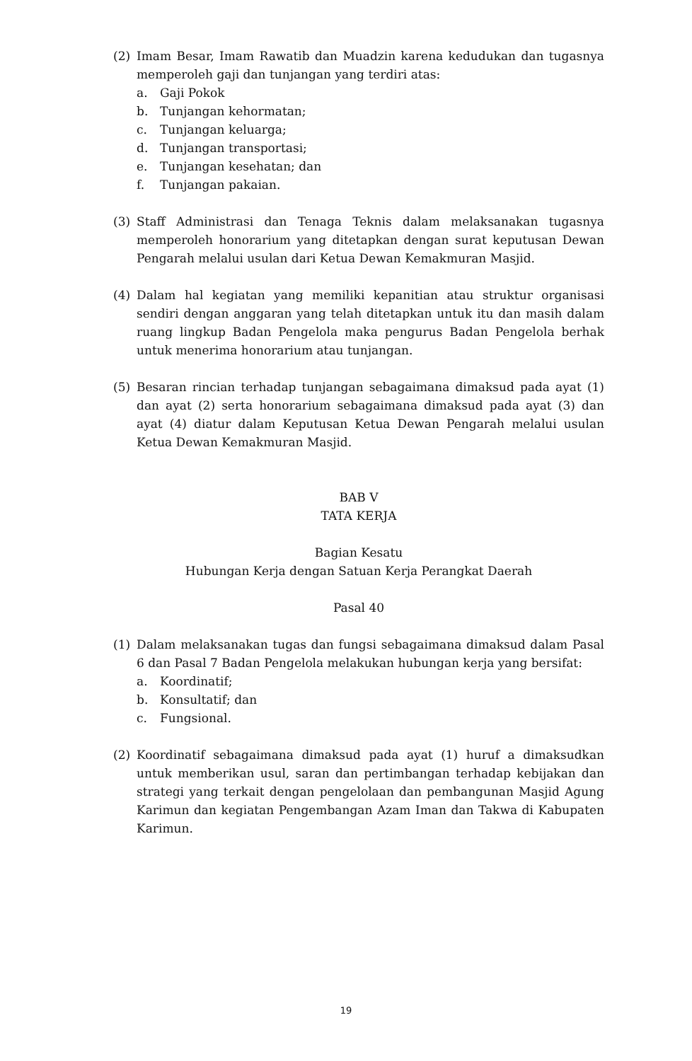(2) Imam Besar, Imam Rawatib dan Muadzin karena kedudukan dan tugasnya memperoleh gaji dan tunjangan yang terdiri atas:
a. Gaji Pokok
b. Tunjangan kehormatan;
c. Tunjangan keluarga;
d. Tunjangan transportasi;
e. Tunjangan kesehatan; dan
f. Tunjangan pakaian.
(3) Staff Administrasi dan Tenaga Teknis dalam melaksanakan tugasnya memperoleh honorarium yang ditetapkan dengan surat keputusan Dewan Pengarah melalui usulan dari Ketua Dewan Kemakmuran Masjid.
(4) Dalam hal kegiatan yang memiliki kepanitian atau struktur organisasi sendiri dengan anggaran yang telah ditetapkan untuk itu dan masih dalam ruang lingkup Badan Pengelola maka pengurus Badan Pengelola berhak untuk menerima honorarium atau tunjangan.
(5) Besaran rincian terhadap tunjangan sebagaimana dimaksud pada ayat (1) dan ayat (2) serta honorarium sebagaimana dimaksud pada ayat (3) dan ayat (4) diatur dalam Keputusan Ketua Dewan Pengarah melalui usulan Ketua Dewan Kemakmuran Masjid.
BAB V
TATA KERJA
Bagian Kesatu
Hubungan Kerja dengan Satuan Kerja Perangkat Daerah
Pasal 40
(1) Dalam melaksanakan tugas dan fungsi sebagaimana dimaksud dalam Pasal 6 dan Pasal 7 Badan Pengelola melakukan hubungan kerja yang bersifat:
a. Koordinatif;
b. Konsultatif; dan
c. Fungsional.
(2) Koordinatif sebagaimana dimaksud pada ayat (1) huruf a dimaksudkan untuk memberikan usul, saran dan pertimbangan terhadap kebijakan dan strategi yang terkait dengan pengelolaan dan pembangunan Masjid Agung Karimun dan kegiatan Pengembangan Azam Iman dan Takwa di Kabupaten Karimun.
19